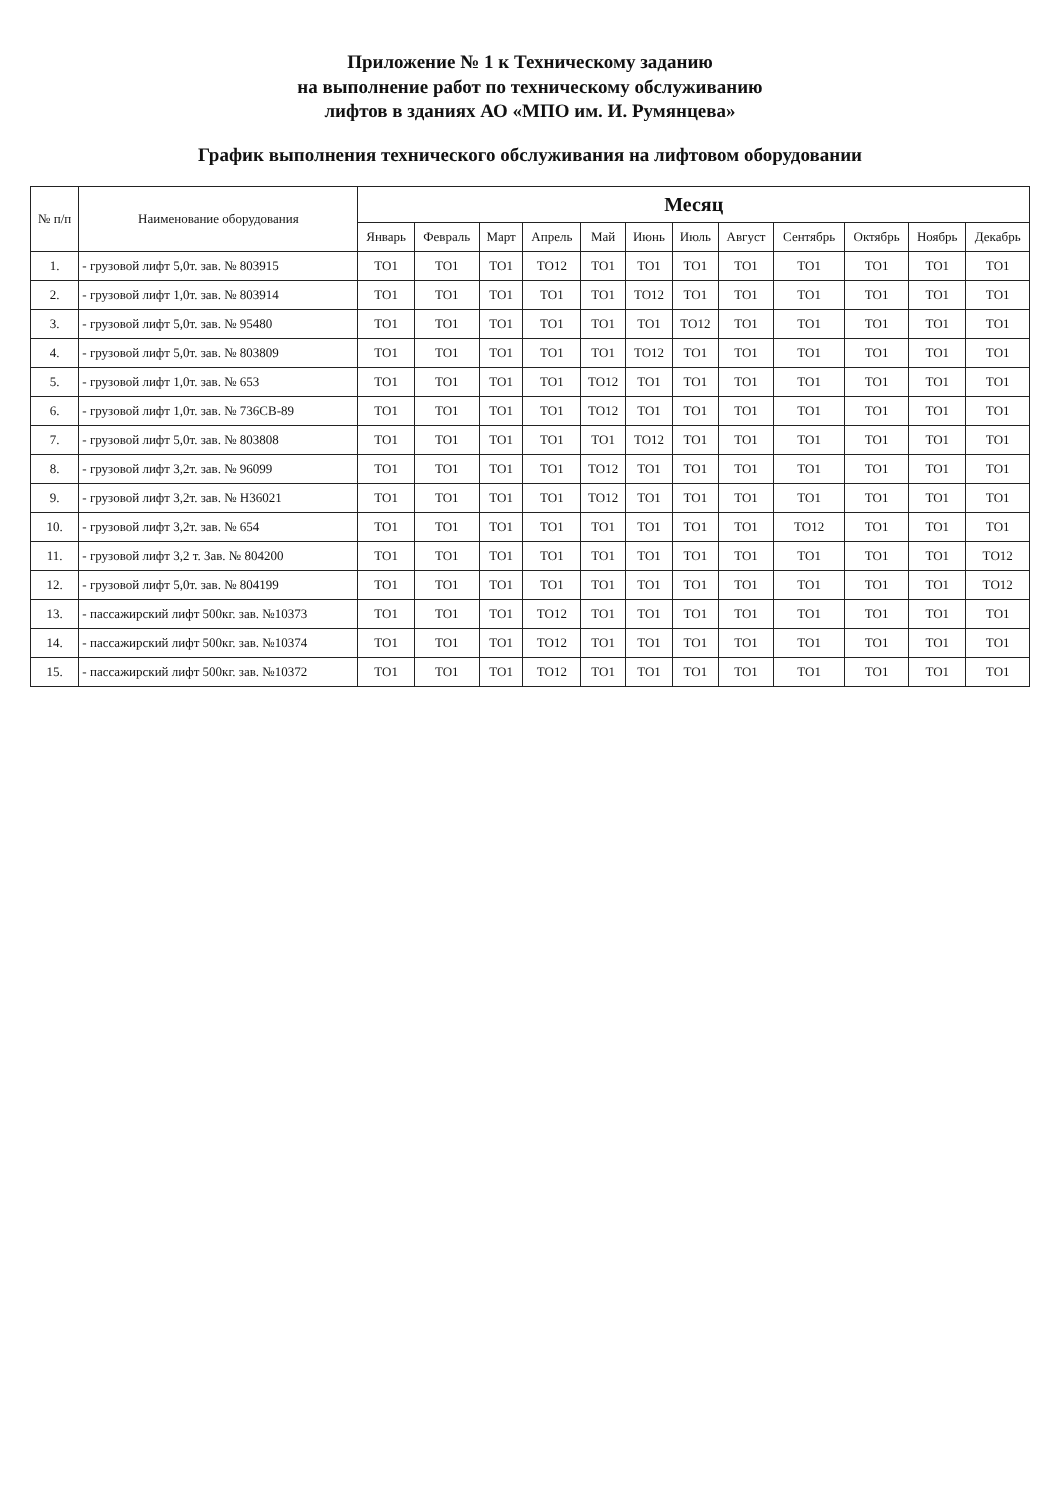Приложение № 1 к Техническому заданию
на выполнение работ по техническому обслуживанию
лифтов в зданиях АО «МПО им. И. Румянцева»
График выполнения технического обслуживания на лифтовом оборудовании
| № п/п | Наименование оборудования | Месяц | | | | | | | | | | | |
| --- | --- | --- | --- | --- | --- | --- | --- | --- | --- | --- | --- | --- | --- |
| | | Январь | Февраль | Март | Апрель | Май | Июнь | Июль | Август | Сентябрь | Октябрь | Ноябрь | Декабрь |
| 1. | - грузовой лифт 5,0т. зав. № 803915 | ТО1 | ТО1 | ТО1 | ТО12 | ТО1 | ТО1 | ТО1 | ТО1 | ТО1 | ТО1 | ТО1 | ТО1 |
| 2. | - грузовой лифт 1,0т. зав. № 803914 | ТО1 | ТО1 | ТО1 | ТО1 | ТО1 | ТО12 | ТО1 | ТО1 | ТО1 | ТО1 | ТО1 | ТО1 |
| 3. | - грузовой лифт 5,0т. зав. № 95480 | ТО1 | ТО1 | ТО1 | ТО1 | ТО1 | ТО1 | ТО12 | ТО1 | ТО1 | ТО1 | ТО1 | ТО1 |
| 4. | - грузовой лифт 5,0т. зав. № 803809 | ТО1 | ТО1 | ТО1 | ТО1 | ТО1 | ТО12 | ТО1 | ТО1 | ТО1 | ТО1 | ТО1 | ТО1 |
| 5. | - грузовой лифт 1,0т. зав. № 653 | ТО1 | ТО1 | ТО1 | ТО1 | ТО12 | ТО1 | ТО1 | ТО1 | ТО1 | ТО1 | ТО1 | ТО1 |
| 6. | - грузовой лифт 1,0т. зав. № 736СВ-89 | ТО1 | ТО1 | ТО1 | ТО1 | ТО12 | ТО1 | ТО1 | ТО1 | ТО1 | ТО1 | ТО1 | ТО1 |
| 7. | - грузовой лифт 5,0т. зав. № 803808 | ТО1 | ТО1 | ТО1 | ТО1 | ТО1 | ТО12 | ТО1 | ТО1 | ТО1 | ТО1 | ТО1 | ТО1 |
| 8. | - грузовой лифт 3,2т. зав. № 96099 | ТО1 | ТО1 | ТО1 | ТО1 | ТО12 | ТО1 | ТО1 | ТО1 | ТО1 | ТО1 | ТО1 | ТО1 |
| 9. | - грузовой лифт 3,2т. зав. № Н36021 | ТО1 | ТО1 | ТО1 | ТО1 | ТО12 | ТО1 | ТО1 | ТО1 | ТО1 | ТО1 | ТО1 | ТО1 |
| 10. | - грузовой лифт 3,2т. зав. № 654 | ТО1 | ТО1 | ТО1 | ТО1 | ТО1 | ТО1 | ТО1 | ТО1 | ТО12 | ТО1 | ТО1 | ТО1 |
| 11. | - грузовой лифт 3,2 т. Зав. № 804200 | ТО1 | ТО1 | ТО1 | ТО1 | ТО1 | ТО1 | ТО1 | ТО1 | ТО1 | ТО1 | ТО1 | ТО12 |
| 12. | - грузовой лифт 5,0т. зав. № 804199 | ТО1 | ТО1 | ТО1 | ТО1 | ТО1 | ТО1 | ТО1 | ТО1 | ТО1 | ТО1 | ТО1 | ТО12 |
| 13. | - пассажирский лифт 500кг. зав. №10373 | ТО1 | ТО1 | ТО1 | ТО12 | ТО1 | ТО1 | ТО1 | ТО1 | ТО1 | ТО1 | ТО1 | ТО1 |
| 14. | - пассажирский лифт 500кг. зав. №10374 | ТО1 | ТО1 | ТО1 | ТО12 | ТО1 | ТО1 | ТО1 | ТО1 | ТО1 | ТО1 | ТО1 | ТО1 |
| 15. | - пассажирский лифт 500кг. зав. №10372 | ТО1 | ТО1 | ТО1 | ТО12 | ТО1 | ТО1 | ТО1 | ТО1 | ТО1 | ТО1 | ТО1 | ТО1 |